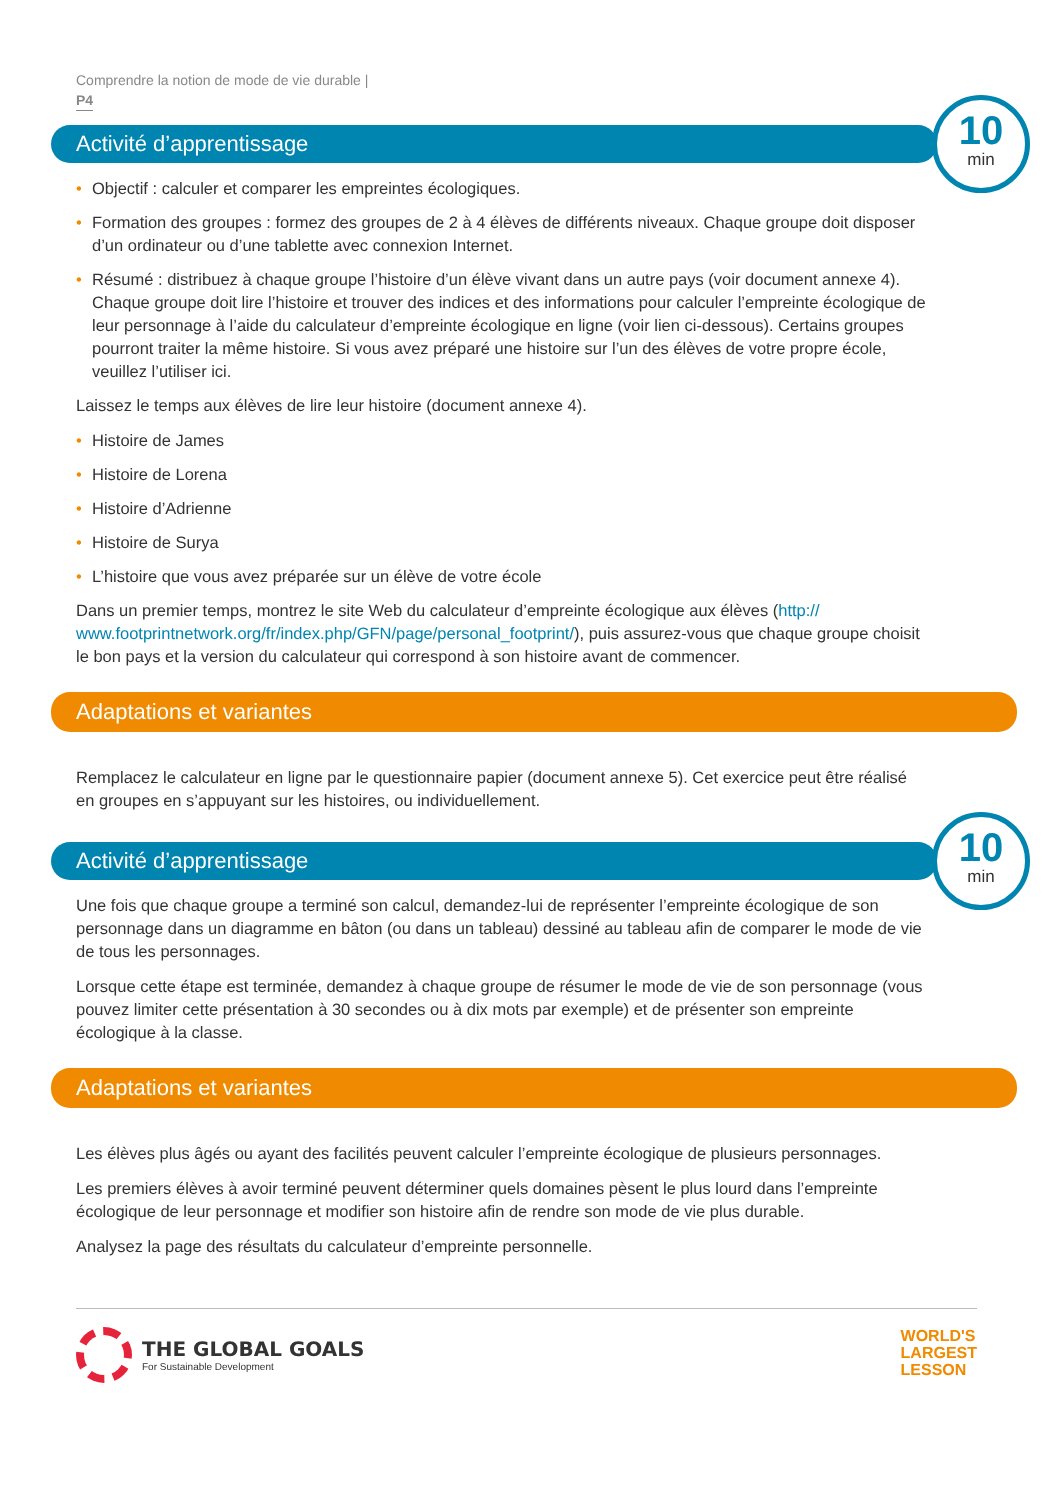Comprendre la notion de mode de vie durable |
P4
Activité d’apprentissage
10
min
• Objectif : calculer et comparer les empreintes écologiques.
• Formation des groupes : formez des groupes de 2 à 4 élèves de différents niveaux. Chaque groupe doit disposer d’un ordinateur ou d’une tablette avec connexion Internet.
• Résumé : distribuez à chaque groupe l’histoire d’un élève vivant dans un autre pays (voir document annexe 4). Chaque groupe doit lire l’histoire et trouver des indices et des informations pour calculer l’empreinte écologique de leur personnage à l’aide du calculateur d’empreinte écologique en ligne (voir lien ci-dessous). Certains groupes pourront traiter la même histoire. Si vous avez préparé une histoire sur l’un des élèves de votre propre école, veuillez l’utiliser ici.
Laissez le temps aux élèves de lire leur histoire (document annexe 4).
• Histoire de James
• Histoire de Lorena
• Histoire d’Adrienne
• Histoire de Surya
• L’histoire que vous avez préparée sur un élève de votre école
Dans un premier temps, montrez le site Web du calculateur d’empreinte écologique aux élèves (http:// www.footprintnetwork.org/fr/index.php/GFN/page/personal_footprint/), puis assurez-vous que chaque groupe choisit le bon pays et la version du calculateur qui correspond à son histoire avant de commencer.
Adaptations et variantes
Remplacez le calculateur en ligne par le questionnaire papier (document annexe 5). Cet exercice peut être réalisé en groupes en s’appuyant sur les histoires, ou individuellement.
Activité d’apprentissage
10
min
Une fois que chaque groupe a terminé son calcul, demandez-lui de représenter l’empreinte écologique de son personnage dans un diagramme en bâton (ou dans un tableau) dessiné au tableau afin de comparer le mode de vie de tous les personnages.
Lorsque cette étape est terminée, demandez à chaque groupe de résumer le mode de vie de son personnage (vous pouvez limiter cette présentation à 30 secondes ou à dix mots par exemple) et de présenter son empreinte écologique à la classe.
Adaptations et variantes
Les élèves plus âgés ou ayant des facilités peuvent calculer l’empreinte écologique de plusieurs personnages.
Les premiers élèves à avoir terminé peuvent déterminer quels domaines pèsent le plus lourd dans l’empreinte écologique de leur personnage et modifier son histoire afin de rendre son mode de vie plus durable.
Analysez la page des résultats du calculateur d’empreinte personnelle.
THE GLOBAL GOALS
For Sustainable Development
WORLD'S
LARGEST
LESSON